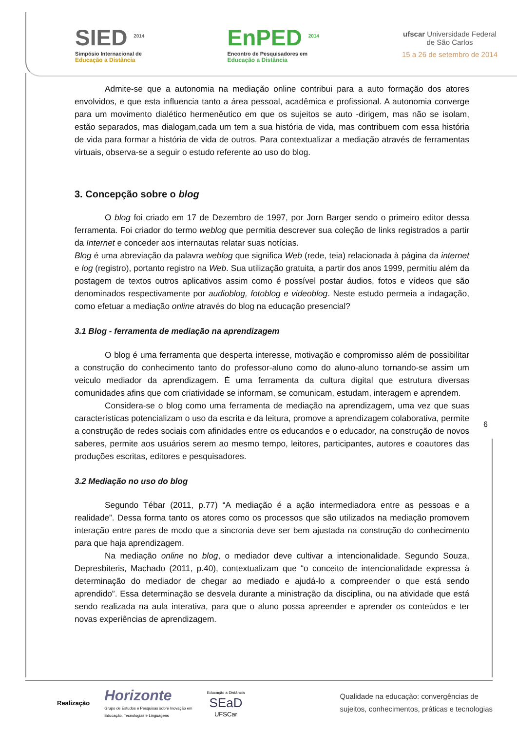SIED <sup>2014</sup>
Simpósio Internacional de
Educação a Distância
EnPED <sup>2014</sup>
Encontro de Pesquisadores em
Educação a Distância
ufscar Universidade Federal
de São Carlos
15 a 26 de setembro de 2014
Admite-se que a autonomia na mediação online contribui para a auto formação dos atores envolvidos, e que esta influencia tanto a área pessoal, acadêmica e profissional. A autonomia converge para um movimento dialético hermenêutico em que os sujeitos se auto -dirigem, mas não se isolam, estão separados, mas dialogam,cada um tem a sua história de vida, mas contribuem com essa história de vida para formar a história de vida de outros. Para contextualizar a mediação através de ferramentas virtuais, observa-se a seguir o estudo referente ao uso do blog.
3. Concepção sobre o blog
O blog foi criado em 17 de Dezembro de 1997, por Jorn Barger sendo o primeiro editor dessa ferramenta. Foi criador do termo weblog que permitia descrever sua coleção de links registrados a partir da Internet e conceder aos internautas relatar suas notícias.
Blog é uma abreviação da palavra weblog que significa Web (rede, teia) relacionada à página da internet e log (registro), portanto registro na Web. Sua utilização gratuita, a partir dos anos 1999, permitiu além da postagem de textos outros aplicativos assim como é possível postar áudios, fotos e vídeos que são denominados respectivamente por audioblog, fotoblog e videoblog. Neste estudo permeia a indagação, como efetuar a mediação online através do blog na educação presencial?
3.1 Blog - ferramenta de mediação na aprendizagem
O blog é uma ferramenta que desperta interesse, motivação e compromisso além de possibilitar a construção do conhecimento tanto do professor-aluno como do aluno-aluno tornando-se assim um veiculo mediador da aprendizagem. É uma ferramenta da cultura digital que estrutura diversas comunidades afins que com criatividade se informam, se comunicam, estudam, interagem e aprendem.
Considera-se o blog como uma ferramenta de mediação na aprendizagem, uma vez que suas características potencializam o uso da escrita e da leitura, promove a aprendizagem colaborativa, permite a construção de redes sociais com afinidades entre os educandos e o educador, na construção de novos saberes, permite aos usuários serem ao mesmo tempo, leitores, participantes, autores e coautores das produções escritas, editores e pesquisadores.
3.2 Mediação no uso do blog
Segundo Tébar (2011, p.77) “A mediação é a ação intermediadora entre as pessoas e a realidade”. Dessa forma tanto os atores como os processos que são utilizados na mediação promovem interação entre pares de modo que a sincronia deve ser bem ajustada na construção do conhecimento para que haja aprendizagem.
Na mediação online no blog, o mediador deve cultivar a intencionalidade. Segundo Souza, Depresbiteris, Machado (2011, p.40), contextualizam que “o conceito de intencionalidade expressa à determinação do mediador de chegar ao mediado e ajudá-lo a compreender o que está sendo aprendido”. Essa determinação se desvela durante a ministração da disciplina, ou na atividade que está sendo realizada na aula interativa, para que o aluno possa apreender e aprender os conteúdos e ter novas experiências de aprendizagem.
6
Realização
Horizonte
Grupo de Estudos e Pesquisas sobre Inovação em
Educação, Tecnologias e Linguagens
Educação a Distância
SEaD
UFSCar
Qualidade na educação: convergências de
sujeitos, conhecimentos, práticas e tecnologias